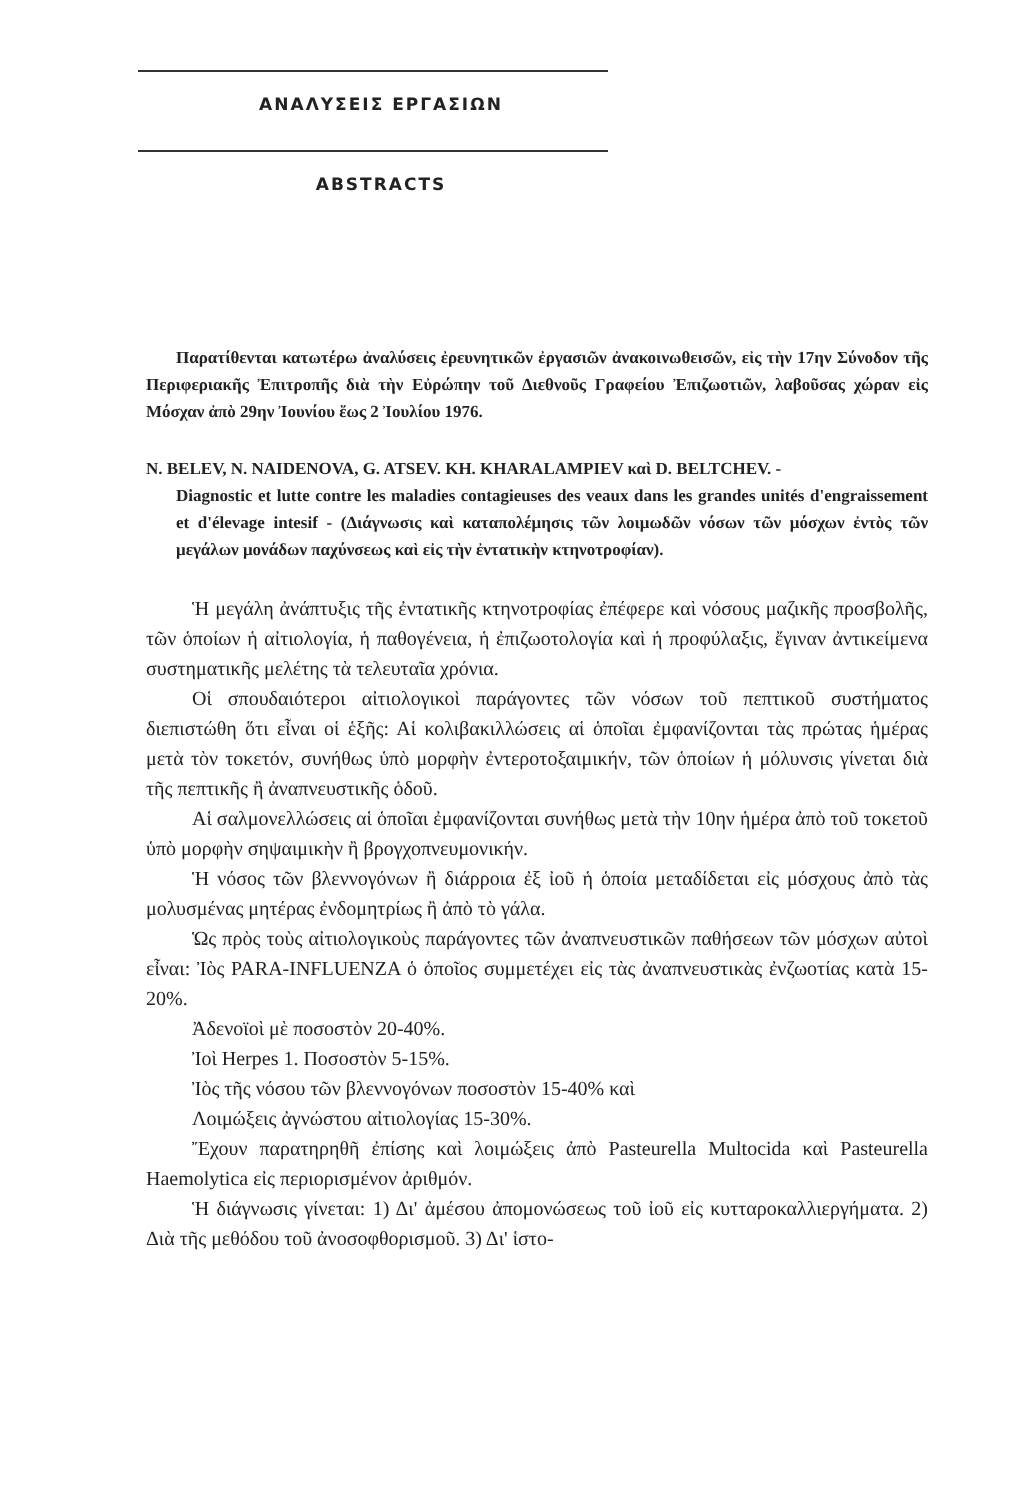ΑΝΑΛΥΣΕΙΣ ΕΡΓΑΣΙΩΝ
ABSTRACTS
Παρατίθενται κατωτέρω ἀναλύσεις ἐρευνητικῶν ἐργασιῶν ἀνακοινωθεισῶν, εἰς τὴν 17ην Σύνοδον τῆς Περιφεριακῆς Ἐπιτροπῆς διὰ τὴν Εὐρώπην τοῦ Διεθνοῦς Γραφείου Ἐπιζωοτιῶν, λαβοῦσας χώραν εἰς Μόσχαν ἀπὸ 29ην Ἰουνίου ἕως 2 Ἰουλίου 1976.
N. BELEV, N. NAIDENOVA, G. ATSEV. KH. KHARALAMPIEV καὶ D. BELTCHEV. -
Diagnostic et lutte contre les maladies contagieuses des veaux dans les grandes unités d'engraissement et d'élevage intesif - (Διάγνωσις καὶ καταπολέμησις τῶν λοιμωδῶν νόσων τῶν μόσχων ἐντὸς τῶν μεγάλων μονάδων παχύνσεως καὶ εἰς τὴν ἐντατικὴν κτηνοτροφίαν).
Ἡ μεγάλη ἀνάπτυξις τῆς ἐντατικῆς κτηνοτροφίας ἐπέφερε καὶ νόσους μαζικῆς προσβολῆς, τῶν ὁποίων ἡ αἰτιολογία, ἡ παθογένεια, ἡ ἐπιζωοτολογία καὶ ἡ προφύλαξις, ἔγιναν ἀντικείμενα συστηματικῆς μελέτης τὰ τελευταῖα χρόνια.
Οἱ σπουδαιότεροι αἰτιολογικοὶ παράγοντες τῶν νόσων τοῦ πεπτικοῦ συστήματος διεπιστώθη ὅτι εἶναι οἱ ἑξῆς: Αἱ κολιβακιλλώσεις αἱ ὁποῖαι ἐμφανίζονται τὰς πρώτας ἡμέρας μετὰ τὸν τοκετόν, συνήθως ὑπὸ μορφὴν ἐντεροτοξαιμικήν, τῶν ὁποίων ἡ μόλυνσις γίνεται διὰ τῆς πεπτικῆς ἢ ἀναπνευστικῆς ὁδοῦ.
Αἱ σαλμονελλώσεις αἱ ὁποῖαι ἐμφανίζονται συνήθως μετὰ τὴν 10ην ἡμέρα ἀπὸ τοῦ τοκετοῦ ὑπὸ μορφὴν σηψαιμικὴν ἢ βρογχοπνευμονικήν.
Ἡ νόσος τῶν βλεννογόνων ἢ διάρροια ἐξ ἰοῦ ἡ ὁποία μεταδίδεται εἰς μόσχους ἀπὸ τὰς μολυσμένας μητέρας ἐνδομητρίως ἢ ἀπὸ τὸ γάλα.
Ὡς πρὸς τοὺς αἰτιολογικοὺς παράγοντες τῶν ἀναπνευστικῶν παθήσεων τῶν μόσχων αὐτοὶ εἶναι: Ἰὸς PARA-INFLUENZA ὁ ὁποῖος συμμετέχει εἰς τὰς ἀναπνευστικὰς ἐνζωοτίας κατὰ 15-20%.
Ἀδενοϊοὶ μὲ ποσοστὸν 20-40%.
Ἰοὶ Herpes 1. Ποσοστὸν 5-15%.
Ἰὸς τῆς νόσου τῶν βλεννογόνων ποσοστὸν 15-40% καὶ
Λοιμώξεις ἀγνώστου αἰτιολογίας 15-30%.
Ἔχουν παρατηρηθῆ ἐπίσης καὶ λοιμώξεις ἀπὸ Pasteurella Multocida καὶ Pasteurella Haemolytica εἰς περιορισμένον ἀριθμόν.
Ἡ διάγνωσις γίνεται: 1) Δι' ἀμέσου ἀπομονώσεως τοῦ ἰοῦ εἰς κυτταροκαλλιεργήματα. 2) Διὰ τῆς μεθόδου τοῦ ἀνοσοφθορισμοῦ. 3) Δι' ἱστο-